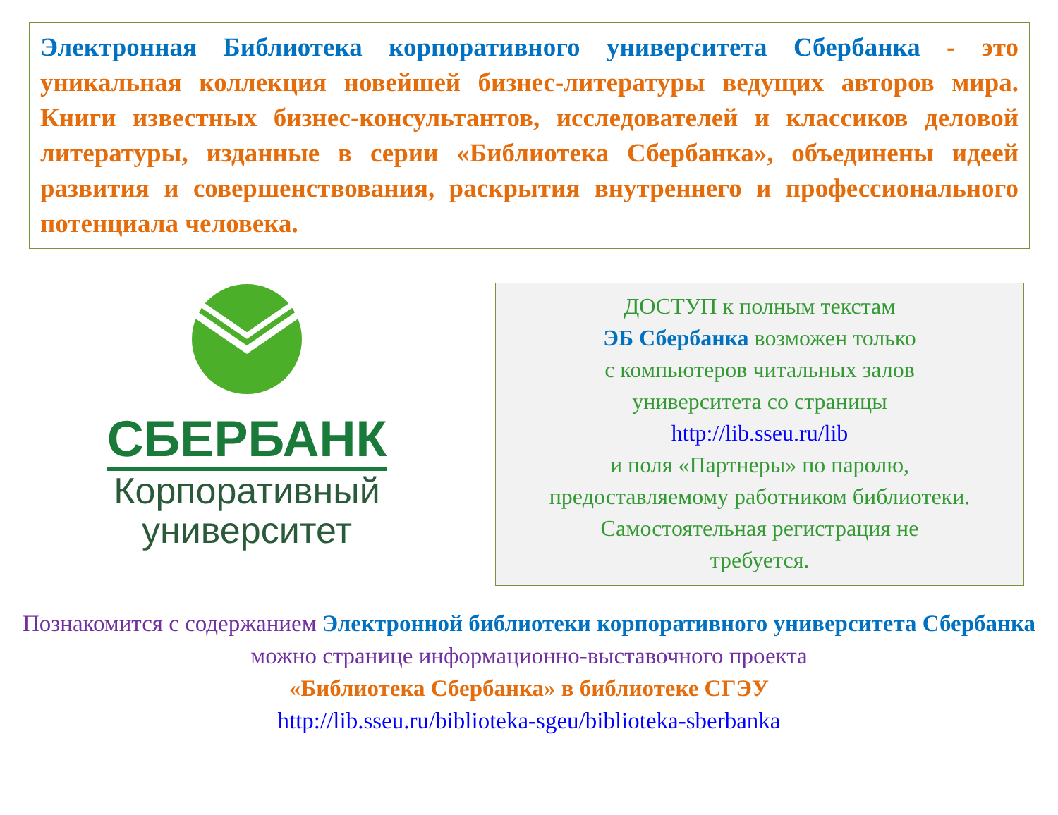Электронная Библиотека корпоративного университета Сбербанка - это уникальная коллекция новейшей бизнес-литературы ведущих авторов мира. Книги известных бизнес-консультантов, исследователей и классиков деловой литературы, изданные в серии «Библиотека Сбербанка», объединены идеей развития и совершенствования, раскрытия внутреннего и профессионального потенциала человека.
СБЕРБАНК
Корпоративный
университет
ДОСТУП к полным текстам
ЭБ Сбербанка возможен только
с компьютеров читальных залов
университета со страницы
http://lib.sseu.ru/lib
и поля «Партнеры» по паролю,
предоставляемому работником библиотеки.
Самостоятельная регистрация не
требуется.
Познакомится с содержанием Электронной библиотеки корпоративного университета Сбербанка можно странице информационно-выставочного проекта
«Библиотека Сбербанка» в библиотеке СГЭУ
http://lib.sseu.ru/biblioteka-sgeu/biblioteka-sberbanka